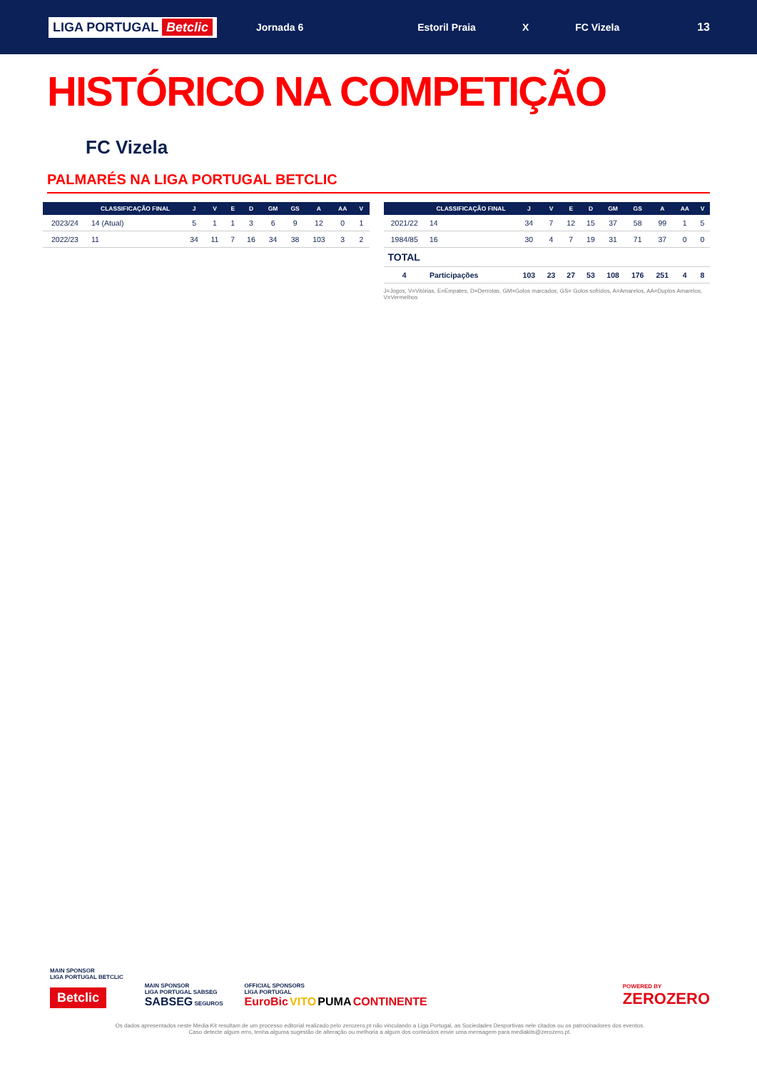LIGA PORTUGAL Betclic
Jornada 6 Estoril Praia X FC Vizela 13
HISTÓRICO NA COMPETIÇÃO
FC Vizela
PALMARÉS NA LIGA PORTUGAL BETCLIC
| | CLASSIFICAÇÃO FINAL | J | V | E | D | GM | GS | A | AA | V |
| --- | --- | --- | --- | --- | --- | --- | --- | --- | --- | --- |
| 2023/24 | 14 (Atual) | 5 | 1 | 1 | 3 | 6 | 9 | 12 | 0 | 1 |
| 2022/23 | 11 | 34 | 11 | 7 | 16 | 34 | 38 | 103 | 3 | 2 |
| | CLASSIFICAÇÃO FINAL | J | V | E | D | GM | GS | A | AA | V |
| --- | --- | --- | --- | --- | --- | --- | --- | --- | --- | --- |
| 2021/22 | 14 | 34 | 7 | 12 | 15 | 37 | 58 | 99 | 1 | 5 |
| 1984/85 | 16 | 30 | 4 | 7 | 19 | 31 | 71 | 37 | 0 | 0 |
| TOTAL | | | | | | | | | | |
| 4 | Participações | 103 | 23 | 27 | 53 | 108 | 176 | 251 | 4 | 8 |
J=Jogos, V=Vitórias, E=Empates, D=Derrotas, GM=Golos marcados, GS= Golos sofridos, A=Amarelos, AA=Duplos Amarelos, V=Vermelhos
MAIN SPONSOR
LIGA PORTUGAL BETCLIC
Betclic
MAIN SPONSOR
LIGA PORTUGAL SABSEG
SABSEG SEGUROS
OFFICIAL SPONSORS
LIGA PORTUGAL
EuroBic VITO PUMA CONTINENTE
POWERED BY
ZEROZERO
Os dados apresentados neste Media Kit resultam de um processo editorial realizado pelo zerozero.pt não vinculando a Liga Portugal, as Sociedades Desportivas nele citados ou os patrocinadores dos eventos.
Caso detecte algum erro, tenha alguma sugestão de alteração ou melhoria a algum dos conteúdos envie uma mensagem para mediakits@zerozero.pt.